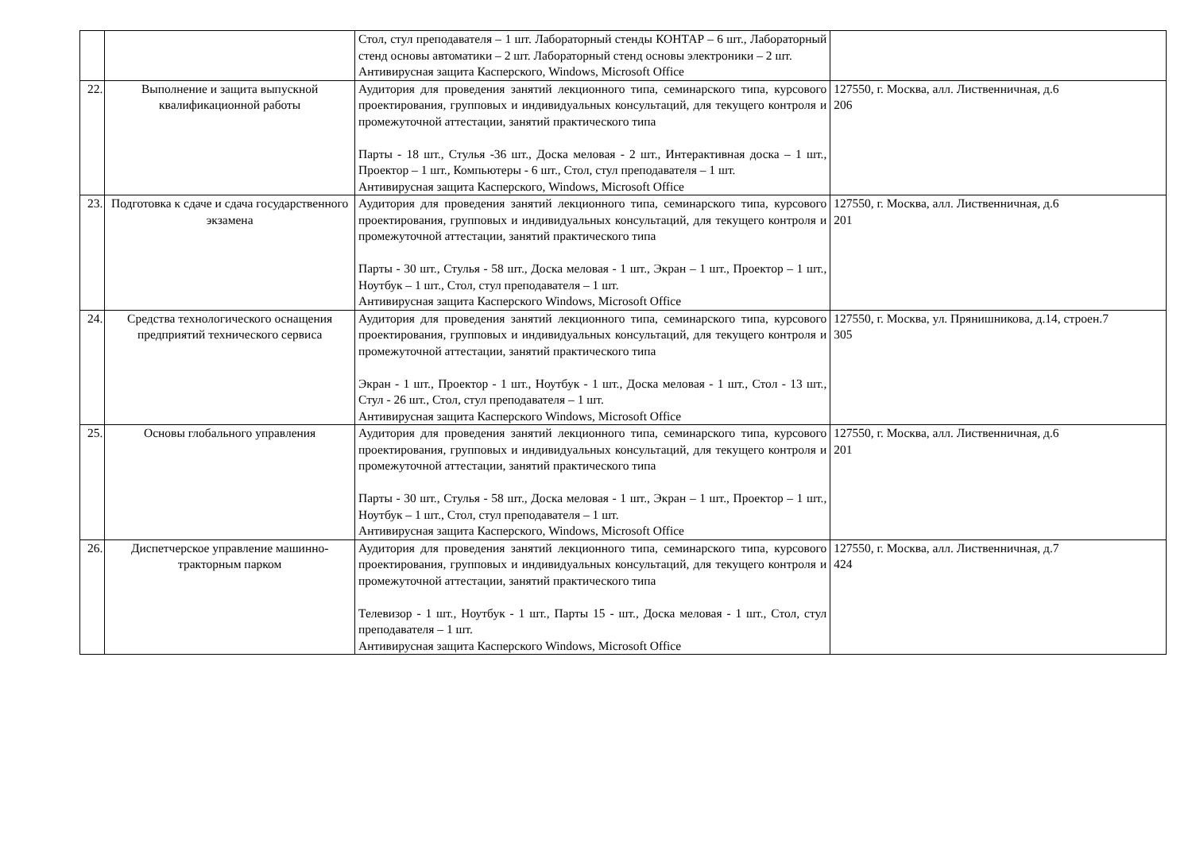| | | Стол, стул преподавателя – 1 шт. Лабораторный стенды КОНТАР – 6 шт., Лабораторный стенд основы автоматики – 2 шт. Лабораторный стенд основы электроники – 2 шт. Антивирусная защита Касперского, Windows, Microsoft Office | |
| 22. | Выполнение и защита выпускной квалификационной работы | Аудитория для проведения занятий лекционного типа, семинарского типа, курсового проектирования, групповых и индивидуальных консультаций, для текущего контроля и промежуточной аттестации, занятий практического типа Парты - 18 шт., Стулья -36 шт., Доска меловая - 2 шт., Интерактивная доска – 1 шт., Проектор – 1 шт., Компьютеры - 6 шт., Стол, стул преподавателя – 1 шт. Антивирусная защита Касперского, Windows, Microsoft Office | 127550, г. Москва, алл. Лиственничная, д.6 206 |
| 23. | Подготовка к сдаче и сдача государственного экзамена | Аудитория для проведения занятий лекционного типа, семинарского типа, курсового проектирования, групповых и индивидуальных консультаций, для текущего контроля и промежуточной аттестации, занятий практического типа Парты - 30 шт., Стулья - 58 шт., Доска меловая - 1 шт., Экран – 1 шт., Проектор – 1 шт., Ноутбук – 1 шт., Стол, стул преподавателя – 1 шт. Антивирусная защита Касперского Windows, Microsoft Office | 127550, г. Москва, алл. Лиственничная, д.6 201 |
| 24. | Средства технологического оснащения предприятий технического сервиса | Аудитория для проведения занятий лекционного типа, семинарского типа, курсового проектирования, групповых и индивидуальных консультаций, для текущего контроля и промежуточной аттестации, занятий практического типа Экран - 1 шт., Проектор - 1 шт., Ноутбук - 1 шт., Доска меловая - 1 шт., Стол - 13 шт., Стул - 26 шт., Стол, стул преподавателя – 1 шт. Антивирусная защита Касперского Windows, Microsoft Office | 127550, г. Москва, ул. Прянишникова, д.14, строен.7 305 |
| 25. | Основы глобального управления | Аудитория для проведения занятий лекционного типа, семинарского типа, курсового проектирования, групповых и индивидуальных консультаций, для текущего контроля и промежуточной аттестации, занятий практического типа Парты - 30 шт., Стулья - 58 шт., Доска меловая - 1 шт., Экран – 1 шт., Проектор – 1 шт., Ноутбук – 1 шт., Стол, стул преподавателя – 1 шт. Антивирусная защита Касперского, Windows, Microsoft Office | 127550, г. Москва, алл. Лиственничная, д.6 201 |
| 26. | Диспетчерское управление машинно-тракторным парком | Аудитория для проведения занятий лекционного типа, семинарского типа, курсового проектирования, групповых и индивидуальных консультаций, для текущего контроля и промежуточной аттестации, занятий практического типа Телевизор - 1 шт., Ноутбук - 1 шт., Парты 15 - шт., Доска меловая - 1 шт., Стол, стул преподавателя – 1 шт. Антивирусная защита Касперского Windows, Microsoft Office | 127550, г. Москва, алл. Лиственничная, д.7 424 |